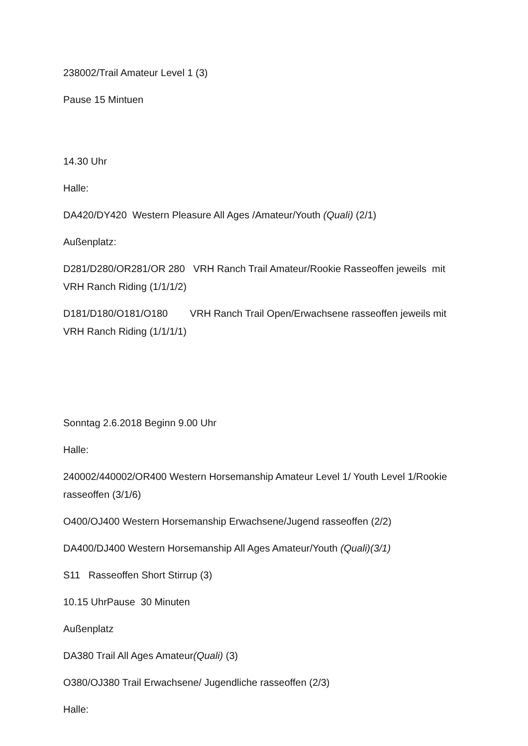238002/Trail Amateur Level 1 (3)
Pause 15 Mintuen
14.30 Uhr
Halle:
DA420/DY420 Western Pleasure All Ages /Amateur/Youth (Quali) (2/1)
Außenplatz:
D281/D280/OR281/OR 280 VRH Ranch Trail Amateur/Rookie Rasseoffen jeweils mit VRH Ranch Riding (1/1/1/2)
D181/D180/O181/O180 VRH Ranch Trail Open/Erwachsene rasseoffen jeweils mit VRH Ranch Riding (1/1/1/1)
Sonntag 2.6.2018 Beginn 9.00 Uhr
Halle:
240002/440002/OR400 Western Horsemanship Amateur Level 1/ Youth Level 1/Rookie rasseoffen (3/1/6)
O400/OJ400 Western Horsemanship Erwachsene/Jugend rasseoffen (2/2)
DA400/DJ400 Western Horsemanship All Ages Amateur/Youth (Quali)(3/1)
S11 Rasseoffen Short Stirrup (3)
10.15 UhrPause 30 Minuten
Außenplatz
DA380 Trail All Ages Amateur(Quali) (3)
O380/OJ380 Trail Erwachsene/ Jugendliche rasseoffen (2/3)
Halle: